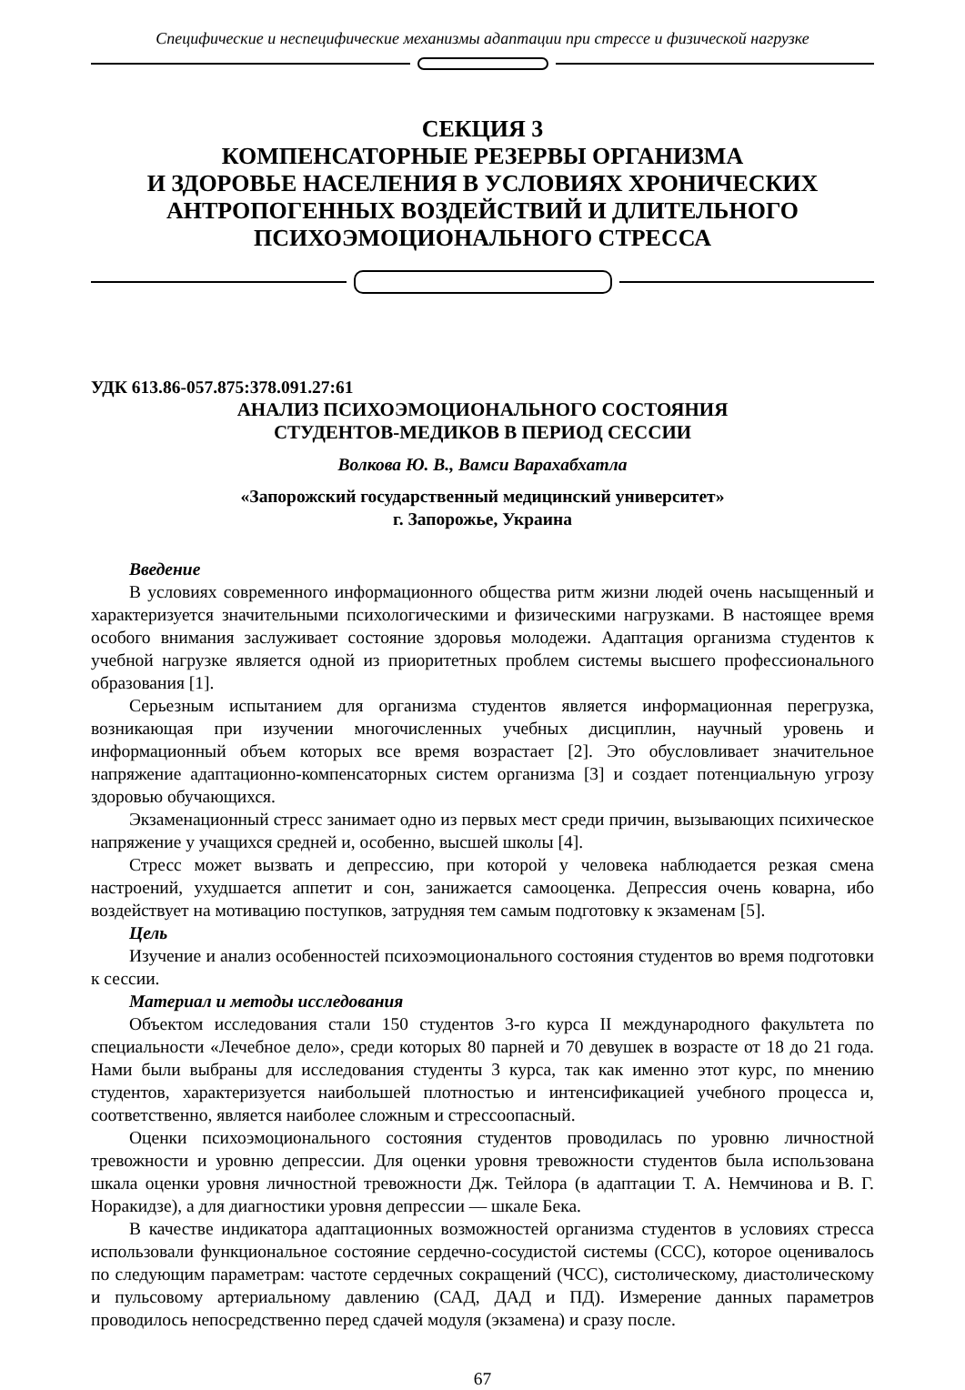Специфические и неспецифические механизмы адаптации при стрессе и физической нагрузке
СЕКЦИЯ 3
КОМПЕНСАТОРНЫЕ РЕЗЕРВЫ ОРГАНИЗМА
И ЗДОРОВЬЕ НАСЕЛЕНИЯ В УСЛОВИЯХ ХРОНИЧЕСКИХ
АНТРОПОГЕННЫХ ВОЗДЕЙСТВИЙ И ДЛИТЕЛЬНОГО
ПСИХОЭМОЦИОНАЛЬНОГО СТРЕССА
УДК 613.86-057.875:378.091.27:61
АНАЛИЗ ПСИХОЭМОЦИОНАЛЬНОГО СОСТОЯНИЯ
СТУДЕНТОВ-МЕДИКОВ В ПЕРИОД СЕССИИ
Волкова Ю. В., Вамси Варахабхатла
«Запорожский государственный медицинский университет»
г. Запорожье, Украина
Введение
В условиях современного информационного общества ритм жизни людей очень насыщенный и характеризуется значительными психологическими и физическими нагрузками. В настоящее время особого внимания заслуживает состояние здоровья молодежи. Адаптация организма студентов к учебной нагрузке является одной из приоритетных проблем системы высшего профессионального образования [1].
Серьезным испытанием для организма студентов является информационная перегрузка, возникающая при изучении многочисленных учебных дисциплин, научный уровень и информационный объем которых все время возрастает [2]. Это обусловливает значительное напряжение адаптационно-компенсаторных систем организма [3] и создает потенциальную угрозу здоровью обучающихся.
Экзаменационный стресс занимает одно из первых мест среди причин, вызывающих психическое напряжение у учащихся средней и, особенно, высшей школы [4].
Стресс может вызвать и депрессию, при которой у человека наблюдается резкая смена настроений, ухудшается аппетит и сон, занижается самооценка. Депрессия очень коварна, ибо воздействует на мотивацию поступков, затрудняя тем самым подготовку к экзаменам [5].
Цель
Изучение и анализ особенностей психоэмоционального состояния студентов во время подготовки к сессии.
Материал и методы исследования
Объектом исследования стали 150 студентов 3-го курса II международного факультета по специальности «Лечебное дело», среди которых 80 парней и 70 девушек в возрасте от 18 до 21 года. Нами были выбраны для исследования студенты 3 курса, так как именно этот курс, по мнению студентов, характеризуется наибольшей плотностью и интенсификацией учебного процесса и, соответственно, является наиболее сложным и стрессоопасный.
Оценки психоэмоционального состояния студентов проводилась по уровню личностной тревожности и уровню депрессии. Для оценки уровня тревожности студентов была использована шкала оценки уровня личностной тревожности Дж. Тейлора (в адаптации Т. А. Немчинова и В. Г. Норакидзе), а для диагностики уровня депрессии — шкале Бека.
В качестве индикатора адаптационных возможностей организма студентов в условиях стресса использовали функциональное состояние сердечно-сосудистой системы (ССС), которое оценивалось по следующим параметрам: частоте сердечных сокращений (ЧСС), систолическому, диастолическому и пульсовому артериальному давлению (САД, ДАД и ПД). Измерение данных параметров проводилось непосредственно перед сдачей модуля (экзамена) и сразу после.
67